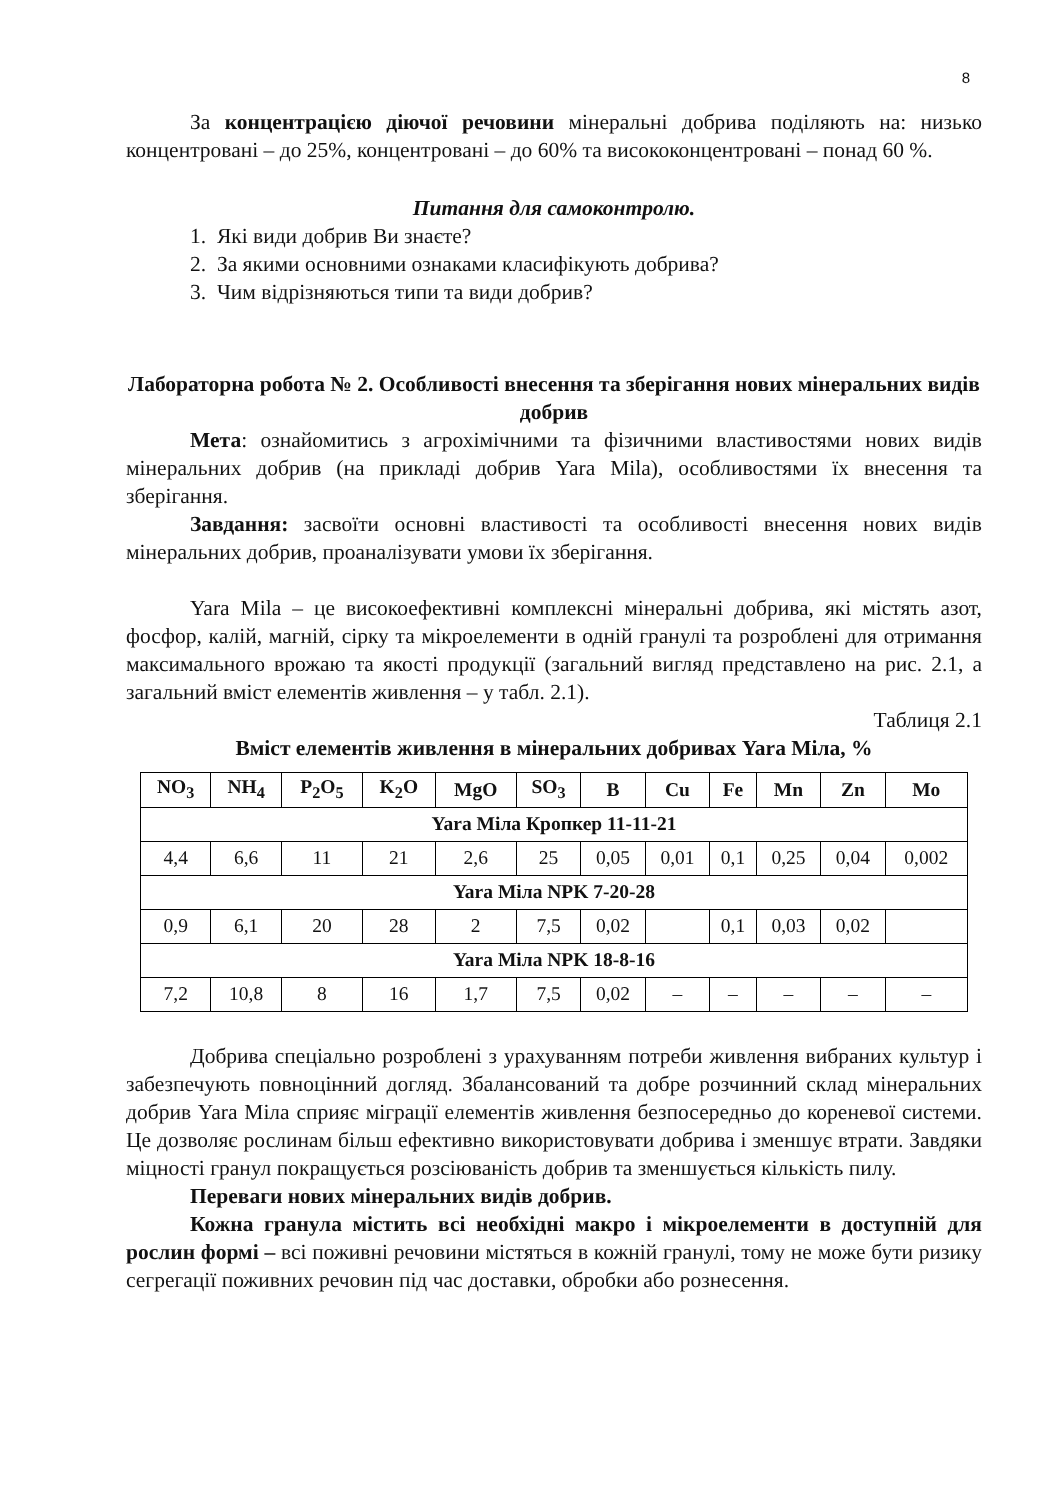8
За концентрацією діючої речовини мінеральні добрива поділяють на: низько концентровані – до 25%, концентровані – до 60% та висококонцентровані – понад 60 %.
Питання для самоконтролю.
1. Які види добрив Ви знаєте?
2. За якими основними ознаками класифікують добрива?
3. Чим відрізняються типи та види добрив?
Лабораторна робота № 2. Особливості внесення та зберігання нових мінеральних видів добрив
Мета: ознайомитись з агрохімічними та фізичними властивостями нових видів мінеральних добрив (на прикладі добрив Yara Mila), особливостями їх внесення та зберігання.
Завдання: засвоїти основні властивості та особливості внесення нових видів мінеральних добрив, проаналізувати умови їх зберігання.
Yara Mila – це високоефективні комплексні мінеральні добрива, які містять азот, фосфор, калій, магній, сірку та мікроелементи в одній гранулі та розроблені для отримання максимального врожаю та якості продукції (загальний вигляд представлено на рис. 2.1, а загальний вміст елементів живлення – у табл. 2.1).
Таблиця 2.1
Вміст елементів живлення в мінеральних добривах Yara Міла, %
| NO<sub>3</sub> | NH<sub>4</sub> | P<sub>2</sub>O<sub>5</sub> | K<sub>2</sub>O | MgO | SO<sub>3</sub> | B | Cu | Fe | Mn | Zn | Mo |
| --- | --- | --- | --- | --- | --- | --- | --- | --- | --- | --- | --- |
| Yara Міла Кропкер 11-11-21 | | | | | | | | | | | |
| 4,4 | 6,6 | 11 | 21 | 2,6 | 25 | 0,05 | 0,01 | 0,1 | 0,25 | 0,04 | 0,002 |
| Yara Міла NPK 7-20-28 | | | | | | | | | | | |
| 0,9 | 6,1 | 20 | 28 | 2 | 7,5 | 0,02 | | 0,1 | 0,03 | 0,02 | |
| Yara Міла NPK 18-8-16 | | | | | | | | | | | |
| 7,2 | 10,8 | 8 | 16 | 1,7 | 7,5 | 0,02 | – | – | – | – | – |
Добрива спеціально розроблені з урахуванням потреби живлення вибраних культур і забезпечують повноцінний догляд. Збалансований та добре розчинний склад мінеральних добрив Yara Міла сприяє міграції елементів живлення безпосередньо до кореневої системи. Це дозволяє рослинам більш ефективно використовувати добрива і зменшує втрати. Завдяки міцності гранул покращується розсіюваність добрив та зменшується кількість пилу.
Переваги нових мінеральних видів добрив.
Кожна гранула містить всі необхідні макро і мікроелементи в доступній для рослин формі – всі поживні речовини містяться в кожній гранулі, тому не може бути ризику сегрегації поживних речовин під час доставки, обробки або рознесення.